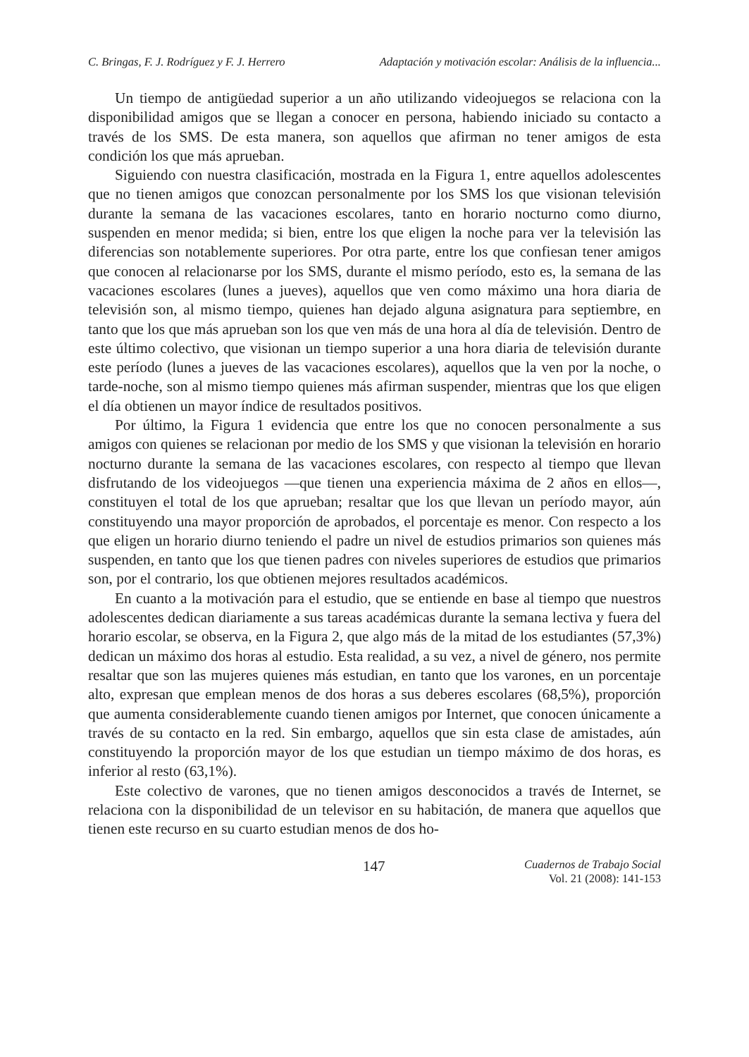C. Bringas, F. J. Rodríguez y F. J. Herrero Adaptación y motivación escolar: Análisis de la influencia...
Un tiempo de antigüedad superior a un año utilizando videojuegos se relaciona con la disponibilidad amigos que se llegan a conocer en persona, habiendo iniciado su contacto a través de los SMS. De esta manera, son aquellos que afirman no tener amigos de esta condición los que más aprueban.
Siguiendo con nuestra clasificación, mostrada en la Figura 1, entre aquellos adolescentes que no tienen amigos que conozcan personalmente por los SMS los que visionan televisión durante la semana de las vacaciones escolares, tanto en horario nocturno como diurno, suspenden en menor medida; si bien, entre los que eligen la noche para ver la televisión las diferencias son notablemente superiores. Por otra parte, entre los que confiesan tener amigos que conocen al relacionarse por los SMS, durante el mismo período, esto es, la semana de las vacaciones escolares (lunes a jueves), aquellos que ven como máximo una hora diaria de televisión son, al mismo tiempo, quienes han dejado alguna asignatura para septiembre, en tanto que los que más aprueban son los que ven más de una hora al día de televisión. Dentro de este último colectivo, que visionan un tiempo superior a una hora diaria de televisión durante este período (lunes a jueves de las vacaciones escolares), aquellos que la ven por la noche, o tarde-noche, son al mismo tiempo quienes más afirman suspender, mientras que los que eligen el día obtienen un mayor índice de resultados positivos.
Por último, la Figura 1 evidencia que entre los que no conocen personalmente a sus amigos con quienes se relacionan por medio de los SMS y que visionan la televisión en horario nocturno durante la semana de las vacaciones escolares, con respecto al tiempo que llevan disfrutando de los videojuegos —que tienen una experiencia máxima de 2 años en ellos—, constituyen el total de los que aprueban; resaltar que los que llevan un período mayor, aún constituyendo una mayor proporción de aprobados, el porcentaje es menor. Con respecto a los que eligen un horario diurno teniendo el padre un nivel de estudios primarios son quienes más suspenden, en tanto que los que tienen padres con niveles superiores de estudios que primarios son, por el contrario, los que obtienen mejores resultados académicos.
En cuanto a la motivación para el estudio, que se entiende en base al tiempo que nuestros adolescentes dedican diariamente a sus tareas académicas durante la semana lectiva y fuera del horario escolar, se observa, en la Figura 2, que algo más de la mitad de los estudiantes (57,3%) dedican un máximo dos horas al estudio. Esta realidad, a su vez, a nivel de género, nos permite resaltar que son las mujeres quienes más estudian, en tanto que los varones, en un porcentaje alto, expresan que emplean menos de dos horas a sus deberes escolares (68,5%), proporción que aumenta considerablemente cuando tienen amigos por Internet, que conocen únicamente a través de su contacto en la red. Sin embargo, aquellos que sin esta clase de amistades, aún constituyendo la proporción mayor de los que estudian un tiempo máximo de dos horas, es inferior al resto (63,1%).
Este colectivo de varones, que no tienen amigos desconocidos a través de Internet, se relaciona con la disponibilidad de un televisor en su habitación, de manera que aquellos que tienen este recurso en su cuarto estudian menos de dos ho-
147
Cuadernos de Trabajo Social
Vol. 21 (2008): 141-153